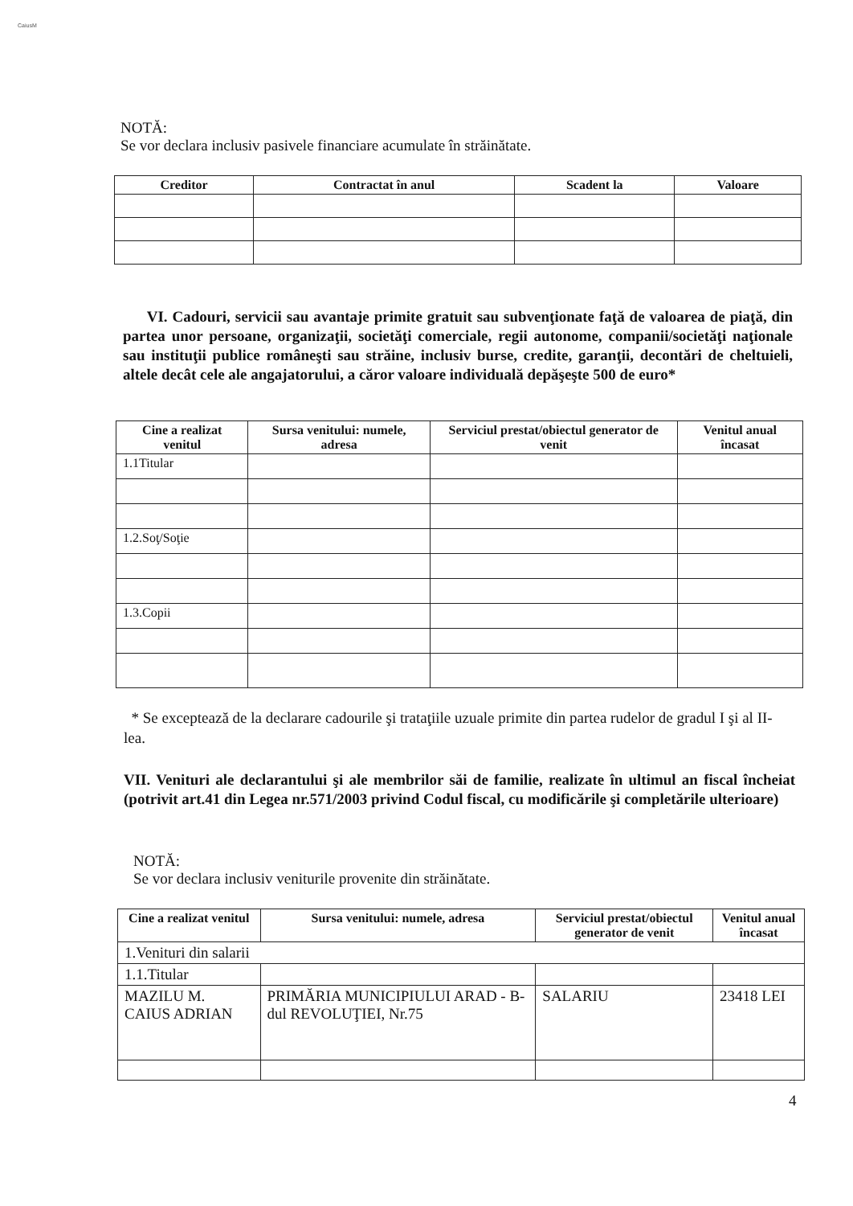CaiusM
NOTĂ:
Se vor declara inclusiv pasivele financiare acumulate în străinătate.
| Creditor | Contractat în anul | Scadent la | Valoare |
| --- | --- | --- | --- |
VI. Cadouri, servicii sau avantaje primite gratuit sau subvenţionate faţă de valoarea de piaţă, din partea unor persoane, organizaţii, societăţi comerciale, regii autonome, companii/societăţi naţionale sau instituţii publice româneşti sau străine, inclusiv burse, credite, garanţii, decontări de cheltuieli, altele decât cele ale angajatorului, a căror valoare individuală depăşeşte 500 de euro*
| Cine a realizat venitul | Sursa venitului: numele, adresa | Serviciul prestat/obiectul generator de venit | Venitul anual încasat |
| --- | --- | --- | --- |
| 1.1Titular | | | |
| 1.2.Soţ/Soţie | | | |
| 1.3.Copii | | | |
* Se exceptează de la declarare cadourile şi trataţiile uzuale primite din partea rudelor de gradul I şi al II-lea.
VII. Venituri ale declarantului şi ale membrilor săi de familie, realizate în ultimul an fiscal încheiat (potrivit art.41 din Legea nr.571/2003 privind Codul fiscal, cu modificările şi completările ulterioare)
NOTĂ:
Se vor declara inclusiv veniturile provenite din străinătate.
| Cine a realizat venitul | Sursa venitului: numele, adresa | Serviciul prestat/obiectul generator de venit | Venitul anual încasat |
| --- | --- | --- | --- |
| 1.Venituri din salarii | | | |
| 1.1.Titular | | | |
| MAZILU M. CAIUS ADRIAN | PRIMĂRIA MUNICIPIULUI ARAD - B-dul REVOLUŢIEI, Nr.75 | SALARIU | 23418 LEI |
4